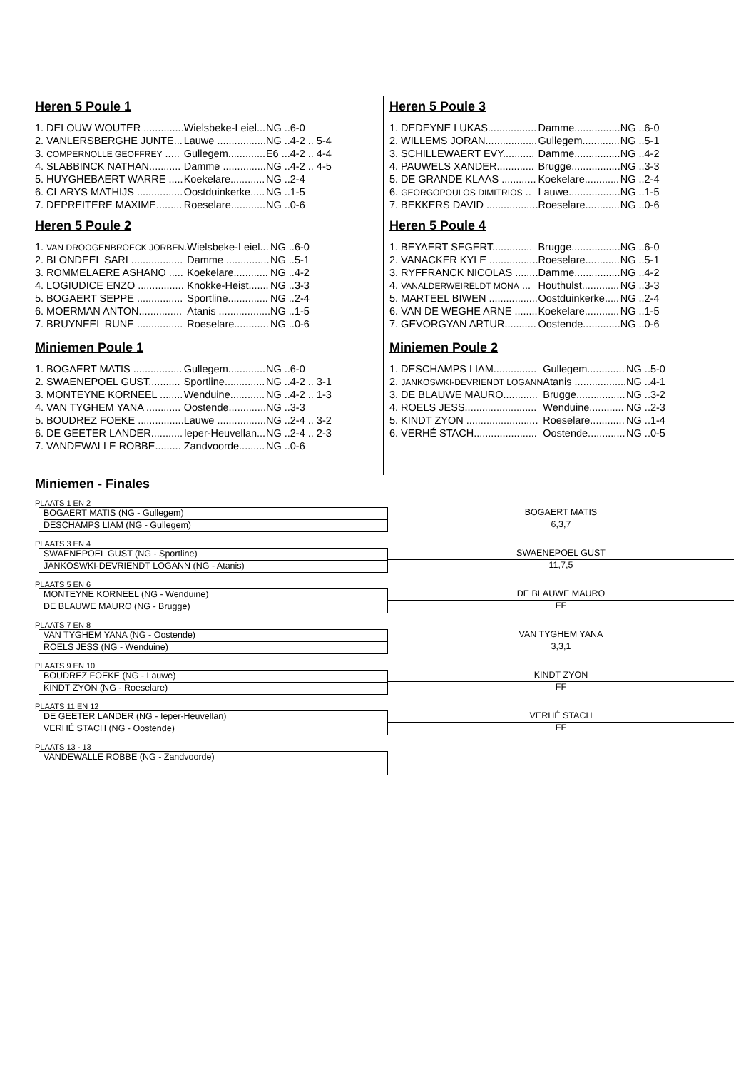Heren 5 Poule 1
| 1. DELOUW WOUTER .............. | Wielsbeke-Leiel... | NG ..6-0 |
| 2. VANLERSBERGHE JUNTE... | Lauwe ................. | NG ..4-2 .. 5-4 |
| 3. COMPERNOLLE GEOFFREY ..... | Gullegem............. | E6 ...4-2 .. 4-4 |
| 4. SLABBINCK NATHAN........... | Damme ............... | NG ..4-2 .. 4-5 |
| 5. HUYGHEBAERT WARRE ..... | Koekelare............ | NG ..2-4 |
| 6. CLARYS MATHIJS ................ | Oostduinkerke..... | NG ..1-5 |
| 7. DEPREITERE MAXIME......... | Roeselare............ | NG ..0-6 |
Heren 5 Poule 2
| 1. VAN DROOGENBROECK JORBEN . | Wielsbeke-Leiel... | NG ..6-0 |
| 2. BLONDEEL SARI .................. | Damme ............... | NG ..5-1 |
| 3. ROMMELAERE ASHANO ..... | Koekelare............ | NG ..4-2 |
| 4. LOGIUDICE ENZO ................ | Knokke-Heist....... | NG ..3-3 |
| 5. BOGAERT SEPPE ................ | Sportline.............. | NG ..2-4 |
| 6. MOERMAN ANTON............... | Atanis .................. | NG ..1-5 |
| 7. BRUYNEEL RUNE ................ | Roeselare............ | NG ..0-6 |
Miniemen Poule 1
| 1. BOGAERT MATIS ................. | Gullegem............. | NG ..6-0 |
| 2. SWAENEPOEL GUST........... | Sportline.............. | NG ..4-2 .. 3-1 |
| 3. MONTEYNE KORNEEL ........ | Wenduine............ | NG ..4-2 .. 1-3 |
| 4. VAN TYGHEM YANA ............ | Oostende............. | NG ..3-3 |
| 5. BOUDREZ FOEKE ................ | Lauwe ................. | NG ..2-4 .. 3-2 |
| 6. DE GEETER LANDER........... | Ieper-Heuvellan... | NG ..2-4 .. 2-3 |
| 7. VANDEWALLE ROBBE......... | Zandvoorde......... | NG ..0-6 |
Heren 5 Poule 3
| 1. DEDEYNE LUKAS................. | Damme................ | NG ..6-0 |
| 2. WILLEMS JORAN.................. | Gullegem............. | NG ..5-1 |
| 3. SCHILLEWAERT EVY........... | Damme................ | NG ..4-2 |
| 4. PAUWELS XANDER............. | Brugge................. | NG ..3-3 |
| 5. DE GRANDE KLAAS ............ | Koekelare............ | NG ..2-4 |
| 6. GEORGOPOULOS DIMITRIOS .. | Lauwe.................. | NG ..1-5 |
| 7. BEKKERS DAVID .................. | Roeselare............ | NG ..0-6 |
Heren 5 Poule 4
| 1. BEYAERT SEGERT.............. | Brugge................. | NG ..6-0 |
| 2. VANACKER KYLE ................. | Roeselare............ | NG ..5-1 |
| 3. RYFFRANCK NICOLAS ........ | Damme................ | NG ..4-2 |
| 4. VANALDERWEIRELDT MONA ... | Houthulst............. | NG ..3-3 |
| 5. MARTEEL BIWEN ................. | Oostduinkerke..... | NG ..2-4 |
| 6. VAN DE WEGHE ARNE ........ | Koekelare............ | NG ..1-5 |
| 7. GEVORGYAN ARTUR........... | Oostende............. | NG ..0-6 |
Miniemen Poule 2
| 1. DESCHAMPS LIAM............... | Gullegem............. | NG ..5-0 |
| 2. JANKOSWKI-DEVRIENDT LOGANN | Atanis .................. | NG ..4-1 |
| 3. DE BLAUWE MAURO............ | Brugge................. | NG ..3-2 |
| 4. ROELS JESS......................... | Wenduine............ | NG ..2-3 |
| 5. KINDT ZYON ......................... | Roeselare............ | NG ..1-4 |
| 6. VERHÉ STACH...................... | Oostende............. | NG ..0-5 |
Miniemen - Finales
PLAATS 1 EN 2
BOGAERT MATIS (NG - Gullegem)
DESCHAMPS LIAM (NG - Gullegem)
BOGAERT MATIS
6,3,7
PLAATS 3 EN 4
SWAENEPOEL GUST (NG - Sportline)
JANKOSWKI-DEVRIENDT LOGANN (NG - Atanis)
SWAENEPOEL GUST
11,7,5
PLAATS 5 EN 6
MONTEYNE KORNEEL (NG - Wenduine)
DE BLAUWE MAURO (NG - Brugge)
DE BLAUWE MAURO
FF
PLAATS 7 EN 8
VAN TYGHEM YANA (NG - Oostende)
ROELS JESS (NG - Wenduine)
VAN TYGHEM YANA
3,3,1
PLAATS 9 EN 10
BOUDREZ FOEKE (NG - Lauwe)
KINDT ZYON (NG - Roeselare)
KINDT ZYON
FF
PLAATS 11 EN 12
DE GEETER LANDER (NG - Ieper-Heuvellan)
VERHÉ STACH (NG - Oostende)
VERHÉ STACH
FF
PLAATS 13 - 13
VANDEWALLE ROBBE (NG - Zandvoorde)